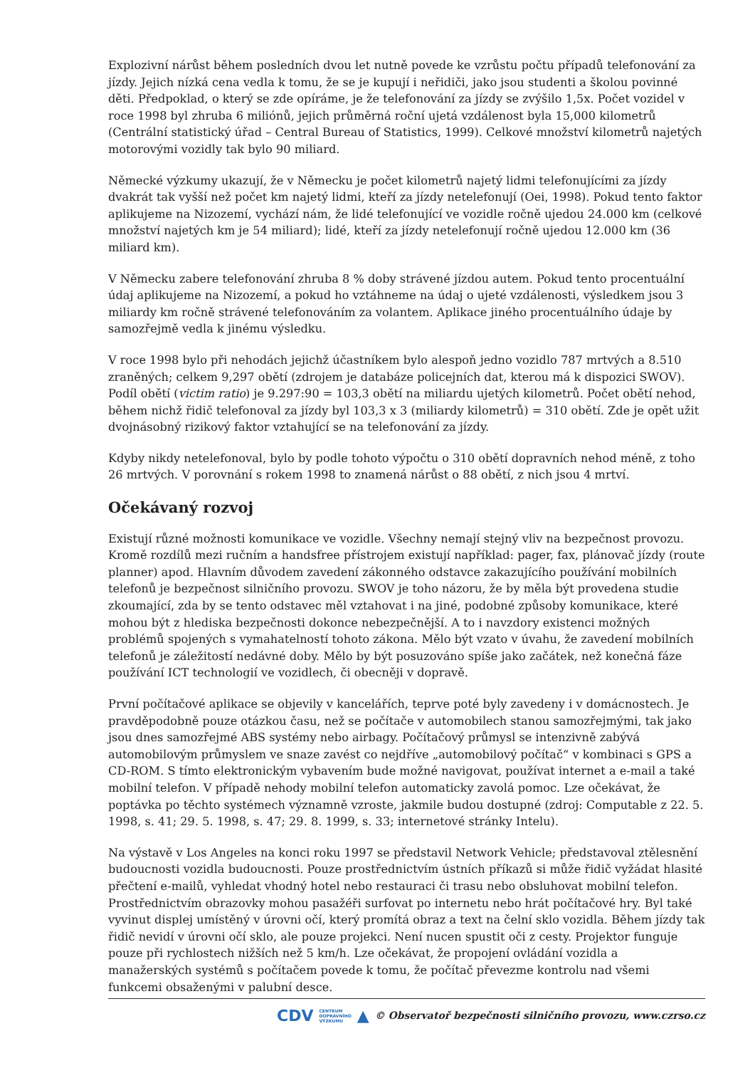Explozivní nárůst během posledních dvou let nutně povede ke vzrůstu počtu případů telefonování za jízdy. Jejich nízká cena vedla k tomu, že se je kupují i neřidiči, jako jsou studenti a školou povinné děti. Předpoklad, o který se zde opíráme, je že telefonování za jízdy se zvýšilo 1,5x. Počet vozidel v roce 1998 byl zhruba 6 miliónů, jejich průměrná roční ujetá vzdálenost byla 15,000 kilometrů (Centrální statistický úřad – Central Bureau of Statistics, 1999). Celkové množství kilometrů najetých motorovými vozidly tak bylo 90 miliard.
Německé výzkumy ukazují, že v Německu je počet kilometrů najetý lidmi telefonujícími za jízdy dvakrát tak vyšší než počet km najetý lidmi, kteří za jízdy netelefonují (Oei, 1998). Pokud tento faktor aplikujeme na Nizozemí, vychází nám, že lidé telefonující ve vozidle ročně ujedou 24.000 km (celkové množství najetých km je 54 miliard); lidé, kteří za jízdy netelefonují ročně ujedou 12.000 km (36 miliard km).
V Německu zabere telefonování zhruba 8 % doby strávené jízdou autem. Pokud tento procentuální údaj aplikujeme na Nizozemí, a pokud ho vztáhneme na údaj o ujeté vzdálenosti, výsledkem jsou 3 miliardy km ročně strávené telefonováním za volantem. Aplikace jiného procentuálního údaje by samozřejmě vedla k jinému výsledku.
V roce 1998 bylo při nehodách jejichž účastníkem bylo alespoň jedno vozidlo 787 mrtvých a 8.510 zraněných; celkem 9,297 obětí (zdrojem je databáze policejních dat, kterou má k dispozici SWOV). Podíl obětí (victim ratio) je 9.297:90 = 103,3 obětí na miliardu ujetých kilometrů. Počet obětí nehod, během nichž řidič telefonoval za jízdy byl 103,3 x 3 (miliardy kilometrů) = 310 obětí. Zde je opět užit dvojnásobný rizikový faktor vztahující se na telefonování za jízdy.
Kdyby nikdy netelefonoval, bylo by podle tohoto výpočtu o 310 obětí dopravních nehod méně, z toho 26 mrtvých. V porovnání s rokem 1998 to znamená nárůst o 88 obětí, z nich jsou 4 mrtví.
Očekávaný rozvoj
Existují různé možnosti komunikace ve vozidle. Všechny nemají stejný vliv na bezpečnost provozu. Kromě rozdílů mezi ručním a handsfree přístrojem existují například: pager, fax, plánovač jízdy (route planner) apod. Hlavním důvodem zavedení zákonného odstavce zakazujícího používání mobilních telefonů je bezpečnost silničního provozu. SWOV je toho názoru, že by měla být provedena studie zkoumající, zda by se tento odstavec měl vztahovat i na jiné, podobné způsoby komunikace, které mohou být z hlediska bezpečnosti dokonce nebezpečnější. A to i navzdory existenci možných problémů spojených s vymahatelností tohoto zákona. Mělo být vzato v úvahu, že zavedení mobilních telefonů je záležitostí nedávné doby. Mělo by být posuzováno spíše jako začátek, než konečná fáze používání ICT technologií ve vozidlech, či obecněji v dopravě.
První počítačové aplikace se objevily v kancelářích, teprve poté byly zavedeny i v domácnostech. Je pravděpodobně pouze otázkou času, než se počítače v automobilech stanou samozřejmými, tak jako jsou dnes samozřejmé ABS systémy nebo airbagy. Počítačový průmysl se intenzivně zabývá automobilovým průmyslem ve snaze zavést co nejdříve „automobilový počítač“ v kombinaci s GPS a CD-ROM. S tímto elektronickým vybavením bude možné navigovat, používat internet a e-mail a také mobilní telefon. V případě nehody mobilní telefon automaticky zavolá pomoc. Lze očekávat, že poptávka po těchto systémech významně vzroste, jakmile budou dostupné (zdroj: Computable z 22. 5. 1998, s. 41; 29. 5. 1998, s. 47; 29. 8. 1999, s. 33; internetové stránky Intelu).
Na výstavě v Los Angeles na konci roku 1997 se představil Network Vehicle; představoval ztělesnění budoucnosti vozidla budoucnosti. Pouze prostřednictvím ústních příkazů si může řidič vyžádat hlasité přečtení e-mailů, vyhledat vhodný hotel nebo restauraci či trasu nebo obsluhovat mobilní telefon. Prostřednictvím obrazovky mohou pasažéři surfovat po internetu nebo hrát počítačové hry. Byl také vyvinut displej umístěný v úrovni očí, který promítá obraz a text na čelní sklo vozidla. Během jízdy tak řidič nevidí v úrovni očí sklo, ale pouze projekci. Není nucen spustit oči z cesty. Projektor funguje pouze při rychlostech nižších než 5 km/h. Lze očekávat, že propojení ovládání vozidla a manažerských systémů s počítačem povede k tomu, že počítač převezme kontrolu nad všemi funkcemi obsaženými v palubní desce.
CDV CENTRUM
DOPRAVNÍHO
VÝZKUMU ▲ © Observatoř bezpečnosti silničního provozu, www.czrso.cz